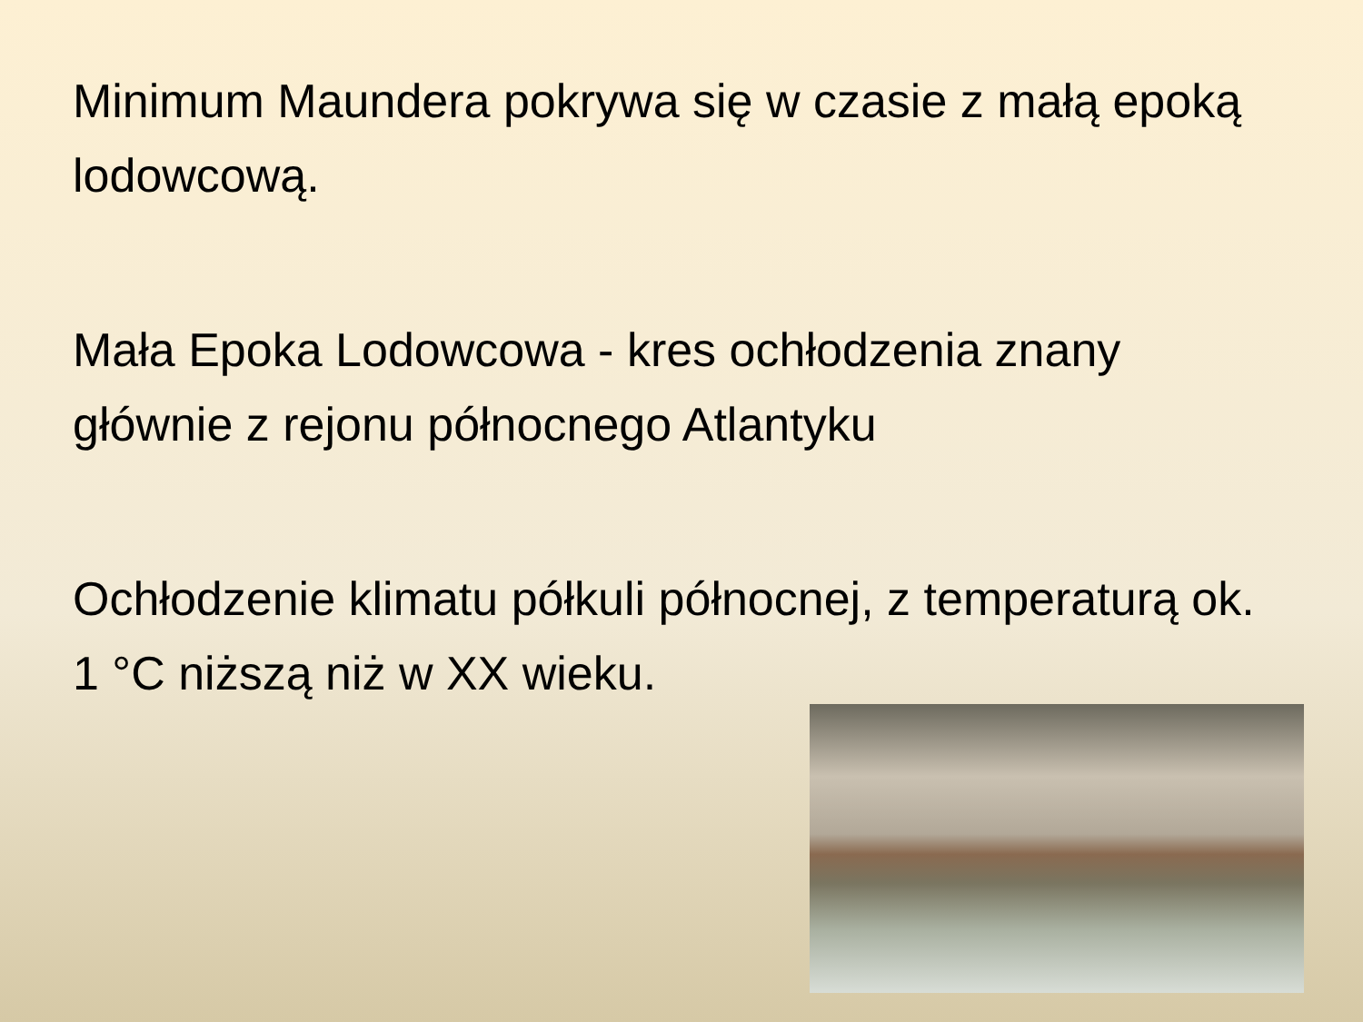Minimum Maundera pokrywa się w czasie z małą epoką lodowcową.
Mała Epoka Lodowcowa - kres ochłodzenia znany głównie z rejonu północnego Atlantyku
Ochłodzenie klimatu półkuli północnej, z temperaturą ok. 1 °C niższą niż w XX wieku.